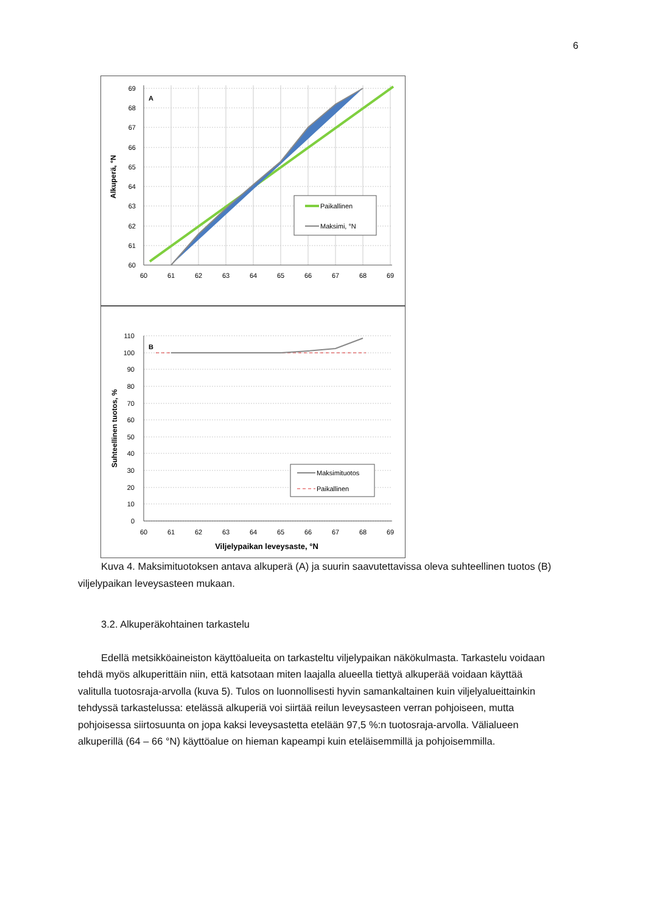6
A
69
68
67
66
65
64
63
62
61
60
60
61
62
63
64
65
66
67
68
69
Alkuperä, °N
Paikallinen
Maksimi, °N
B
110
100
90
80
70
60
50
40
30
20
10
0
60
61
62
63
64
65
66
67
68
69
Viljelypaikan leveysaste, °N
Suhteellinen tuotos, %
Maksimituotos
Paikallinen
Kuva 4. Maksimituotoksen antava alkuperä (A) ja suurin saavutettavissa oleva suhteellinen tuotos (B) viljelypaikan leveysasteen mukaan.
3.2. Alkuperäkohtainen tarkastelu
Edellä metsikköaineiston käyttöalueita on tarkasteltu viljelypaikan näkökulmasta. Tarkastelu voidaan tehdä myös alkuperittäin niin, että katsotaan miten laajalla alueella tiettyä alkuperää voidaan käyttää valitulla tuotosraja-arvolla (kuva 5). Tulos on luonnollisesti hyvin samankaltainen kuin viljelyalueittainkin tehdyssä tarkastelussa: etelässä alkuperiä voi siirtää reilun leveysasteen verran pohjoiseen, mutta pohjoisessa siirtosuunta on jopa kaksi leveysastetta etelään 97,5 %:n tuotosraja-arvolla. Välialueen alkuperillä (64 – 66 °N) käyttöalue on hieman kapeampi kuin eteläisemmillä ja pohjoisemmilla.